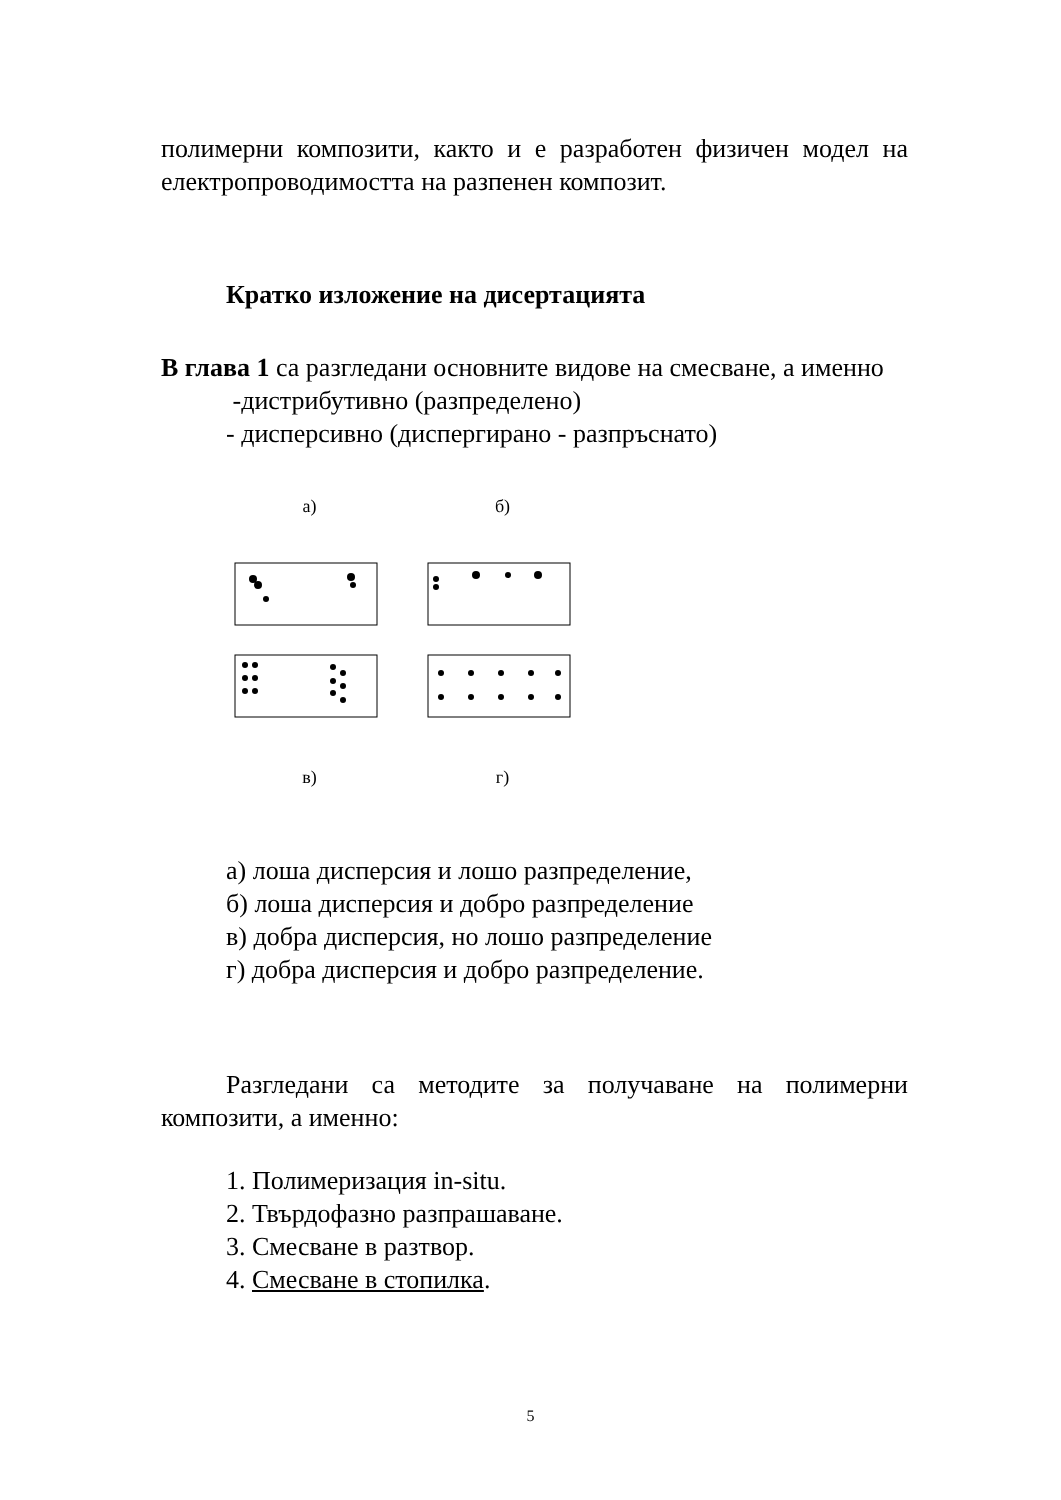полимерни композити, както и е разработен физичен модел на електропроводимостта на разпенен композит.
Кратко изложение на дисертацията
В глава 1 са разгледани основните видове на смесване, а именно
-дистрибутивно (разпределено)
- дисперсивно (диспергирано - разпръснато)
а)
б)
в)
г)
а) лоша дисперсия и лошо разпределение,
б) лоша дисперсия и добро разпределение
в) добра дисперсия, но лошо разпределение
г) добра дисперсия и добро разпределение.
Разгледани са методите за получаване на полимерни композити, а именно:
1. Полимеризация in-situ.
2. Твърдофазно разпрашаване.
3. Смесване в разтвор.
4. Смесване в стопилка.
5